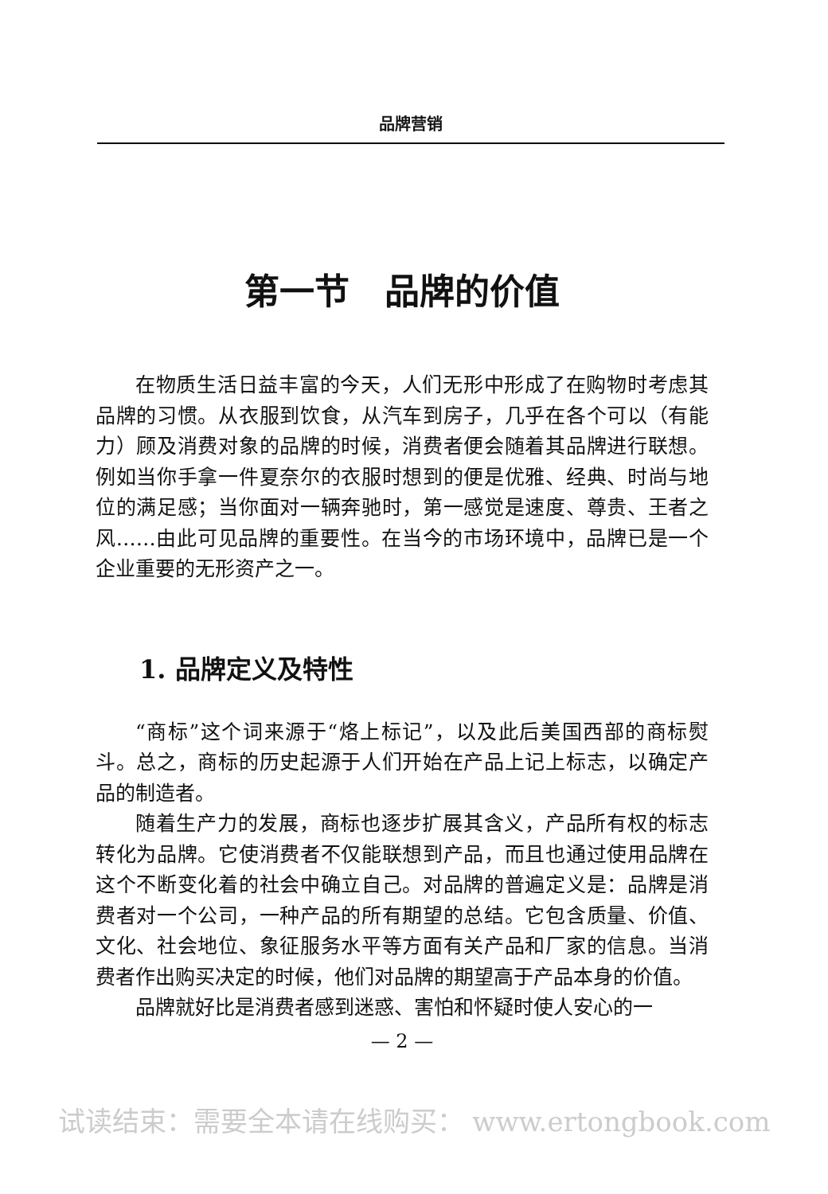品牌营销
第一节　品牌的价值
在物质生活日益丰富的今天，人们无形中形成了在购物时考虑其品牌的习惯。从衣服到饮食，从汽车到房子，几乎在各个可以（有能力）顾及消费对象的品牌的时候，消费者便会随着其品牌进行联想。例如当你手拿一件夏奈尔的衣服时想到的便是优雅、经典、时尚与地位的满足感；当你面对一辆奔驰时，第一感觉是速度、尊贵、王者之风……由此可见品牌的重要性。在当今的市场环境中，品牌已是一个企业重要的无形资产之一。
1. 品牌定义及特性
“商标”这个词来源于“烙上标记”，以及此后美国西部的商标熨斗。总之，商标的历史起源于人们开始在产品上记上标志，以确定产品的制造者。
随着生产力的发展，商标也逐步扩展其含义，产品所有权的标志转化为品牌。它使消费者不仅能联想到产品，而且也通过使用品牌在这个不断变化着的社会中确立自己。对品牌的普遍定义是：品牌是消费者对一个公司，一种产品的所有期望的总结。它包含质量、价值、文化、社会地位、象征服务水平等方面有关产品和厂家的信息。当消费者作出购买决定的时候，他们对品牌的期望高于产品本身的价值。
品牌就好比是消费者感到迷惑、害怕和怀疑时使人安心的一
— 2 —
试读结束：需要全本请在线购买： www.ertongbook.com